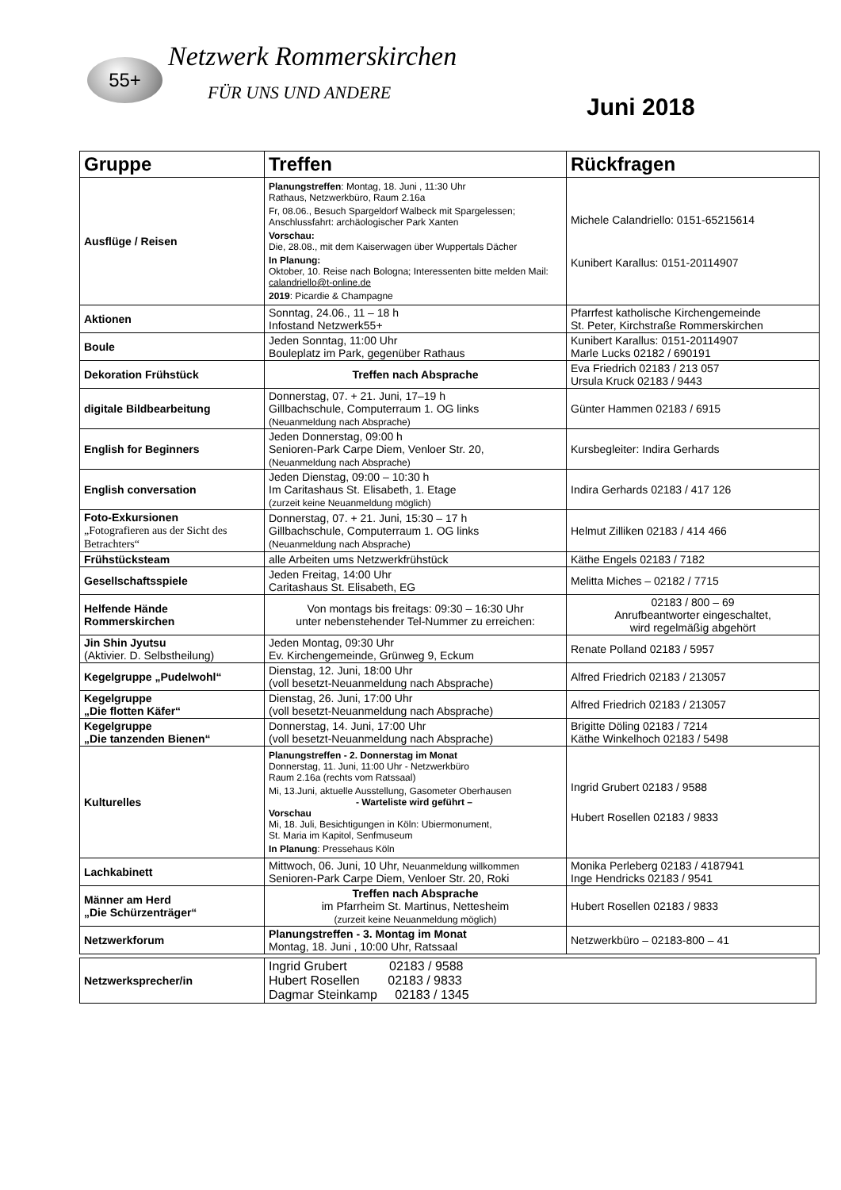55+ Netzwerk Rommerskirchen
FÜR UNS UND ANDERE
Juni 2018
| Gruppe | Treffen | Rückfragen |
| --- | --- | --- |
| Ausflüge / Reisen | Planungstreffen : Montag, 18. Juni , 11:30 Uhr Rathaus, Netzwerkbüro, Raum 2.16a Fr, 08.06., Besuch Spargeldorf Walbeck mit Spargelessen; Anschlussfahrt: archäologischer Park Xanten Vorschau: Die, 28.08., mit dem Kaiserwagen über Wuppertals Dächer In Planung: Oktober, 10. Reise nach Bologna; Interessenten bitte melden Mail: calandriello@t-online.de 2019 : Picardie & Champagne | Michele Calandriello: 0151-65215614 Kunibert Karallus: 0151-20114907 |
| Aktionen | Sonntag, 24.06., 11 – 18 h Infostand Netzwerk55+ | Pfarrfest katholische Kirchengemeinde St. Peter, Kirchstraße Rommerskirchen |
| Boule | Jeden Sonntag, 11:00 Uhr Bouleplatz im Park, gegenüber Rathaus | Kunibert Karallus: 0151-20114907 Marle Lucks 02182 / 690191 |
| Dekoration Frühstück | Treffen nach Absprache | Eva Friedrich 02183 / 213 057 Ursula Kruck 02183 / 9443 |
| digitale Bildbearbeitung | Donnerstag, 07. + 21. Juni, 17–19 h Gillbachschule, Computerraum 1. OG links (Neuanmeldung nach Absprache) | Günter Hammen 02183 / 6915 |
| English for Beginners | Jeden Donnerstag, 09:00 h Senioren-Park Carpe Diem, Venloer Str. 20, (Neuanmeldung nach Absprache) | Kursbegleiter: Indira Gerhards |
| English conversation | Jeden Dienstag, 09:00 – 10:30 h Im Caritashaus St. Elisabeth, 1. Etage (zurzeit keine Neuanmeldung möglich) | Indira Gerhards 02183 / 417 126 |
| Foto-Exkursionen „Fotografieren aus der Sicht des Betrachters“ | Donnerstag, 07. + 21. Juni, 15:30 – 17 h Gillbachschule, Computerraum 1. OG links (Neuanmeldung nach Absprache) | Helmut Zilliken 02183 / 414 466 |
| Frühstücksteam | alle Arbeiten ums Netzwerkfrühstück | Käthe Engels 02183 / 7182 |
| Gesellschaftsspiele | Jeden Freitag, 14:00 Uhr Caritashaus St. Elisabeth, EG | Melitta Miches – 02182 / 7715 |
| Helfende Hände Rommerskirchen | Von montags bis freitags: 09:30 – 16:30 Uhr unter nebenstehender Tel-Nummer zu erreichen: | 02183 / 800 – 69 Anrufbeantworter eingeschaltet, wird regelmäßig abgehört |
| Jin Shin Jyutsu (Aktivier. D. Selbstheilung) | Jeden Montag, 09:30 Uhr Ev. Kirchengemeinde, Grünweg 9, Eckum | Renate Polland 02183 / 5957 |
| Kegelgruppe „Pudelwohl“ | Dienstag, 12. Juni, 18:00 Uhr (voll besetzt-Neuanmeldung nach Absprache) | Alfred Friedrich 02183 / 213057 |
| Kegelgruppe „Die flotten Käfer“ | Dienstag, 26. Juni, 17:00 Uhr (voll besetzt-Neuanmeldung nach Absprache) | Alfred Friedrich 02183 / 213057 |
| Kegelgruppe „Die tanzenden Bienen“ | Donnerstag, 14. Juni, 17:00 Uhr (voll besetzt-Neuanmeldung nach Absprache) | Brigitte Döling 02183 / 7214 Käthe Winkelhoch 02183 / 5498 |
| Kulturelles | Planungstreffen - 2. Donnerstag im Monat Donnerstag, 11. Juni, 11:00 Uhr - Netzwerkbüro Raum 2.16a (rechts vom Ratssaal) Mi, 13.Juni, aktuelle Ausstellung, Gasometer Oberhausen - Warteliste wird geführt – Vorschau Mi, 18. Juli, Besichtigungen in Köln: Ubiermonument, St. Maria im Kapitol, Senfmuseum In Planung : Pressehaus Köln | Ingrid Grubert 02183 / 9588 Hubert Rosellen 02183 / 9833 |
| Lachkabinett | Mittwoch, 06. Juni, 10 Uhr, Neuanmeldung willkommen Senioren-Park Carpe Diem, Venloer Str. 20, Roki | Monika Perleberg 02183 / 4187941 Inge Hendricks 02183 / 9541 |
| Männer am Herd „Die Schürzenträger“ | Treffen nach Absprache im Pfarrheim St. Martinus, Nettesheim (zurzeit keine Neuanmeldung möglich) | Hubert Rosellen 02183 / 9833 |
| Netzwerkforum | Planungstreffen - 3. Montag im Monat Montag, 18. Juni , 10:00 Uhr, Ratssaal | Netzwerkbüro – 02183-800 – 41 |
| Netzwerksprecher/in | Ingrid Grubert 02183 / 9588 Hubert Rosellen 02183 / 9833 Dagmar Steinkamp 02183 / 1345 |